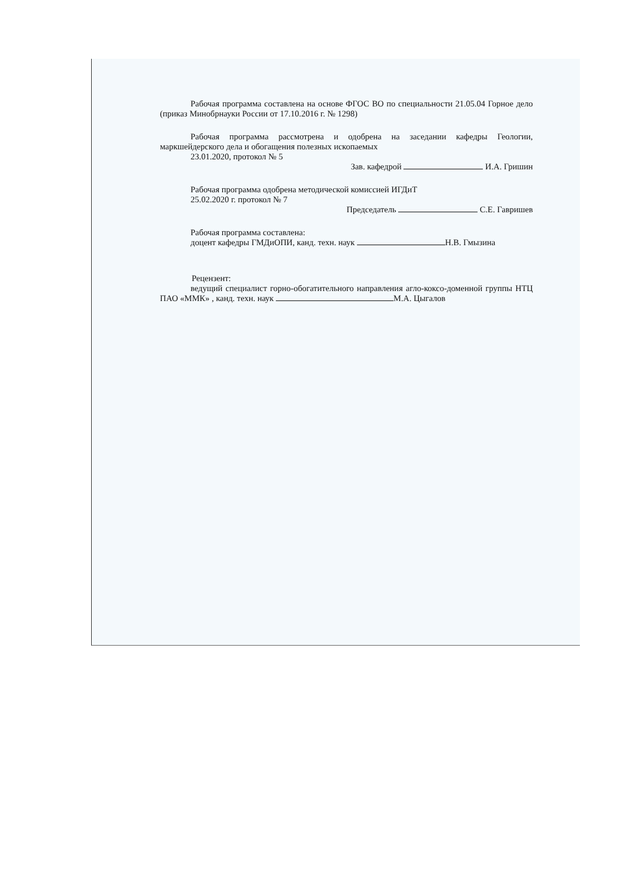Рабочая программа составлена на основе ФГОС ВО по специальности 21.05.04 Горное дело (приказ Минобрнауки России от 17.10.2016 г. № 1298)
Рабочая программа рассмотрена и одобрена на заседании кафедры Геологии, маркшейдерского дела и обогащения полезных ископаемых
23.01.2020, протокол № 5
Зав. кафедрой И.А. Гришин
Рабочая программа одобрена методической комиссией ИГДиТ
25.02.2020 г. протокол № 7
Председатель С.Е. Гавришев
Рабочая программа составлена:
доцент кафедры ГМДиОПИ, канд. техн. наук Н.В. Гмызина
Рецензент:
ведущий специалист горно-обогатительного направления агло-коксо-доменной группы НТЦ ПАО «ММК» , канд. техн. наук М.А. Цыгалов